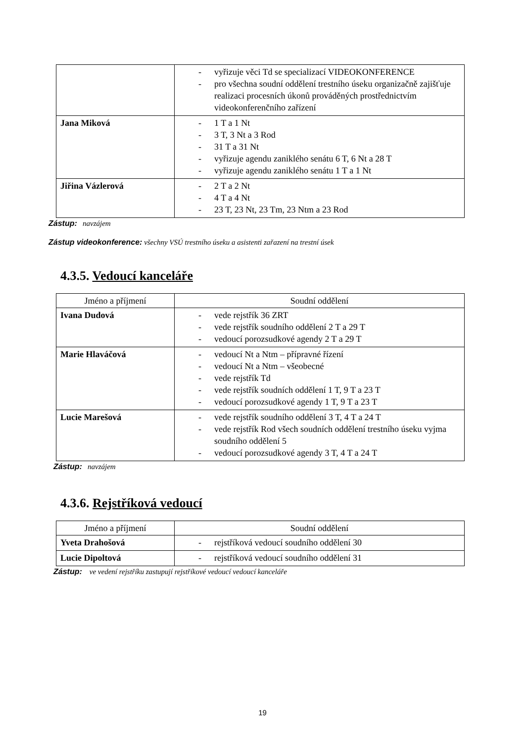| | - vyřizuje věci Td se specializací VIDEOKONFERENCE - pro všechna soudní oddělení trestního úseku organizačně zajišťuje realizaci procesních úkonů prováděných prostřednictvím videokonferenčního zařízení |
| Jana Miková | - 1 T a 1 Nt - 3 T, 3 Nt a 3 Rod - 31 T a 31 Nt - vyřizuje agendu zaniklého senátu 6 T, 6 Nt a 28 T - vyřizuje agendu zaniklého senátu 1 T a 1 Nt |
| Jiřina Vázlerová | - 2 T a 2 Nt - 4 T a 4 Nt - 23 T, 23 Nt, 23 Tm, 23 Ntm a 23 Rod |
Zástup: navzájem
Zástup videokonference: všechny VSÚ trestního úseku a asistenti zařazení na trestní úsek
4.3.5. Vedoucí kanceláře
| Jméno a příjmení | Soudní oddělení |
| Ivana Dudová | - vede rejstřík 36 ZRT - vede rejstřík soudního oddělení 2 T a 29 T - vedoucí porozsudkové agendy 2 T a 29 T |
| Marie Hlaváčová | - vedoucí Nt a Ntm – přípravné řízení - vedoucí Nt a Ntm – všeobecné - vede rejstřík Td - vede rejstřík soudních oddělení 1 T, 9 T a 23 T - vedoucí porozsudkové agendy 1 T, 9 T a 23 T |
| Lucie Marešová | - vede rejstřík soudního oddělení 3 T, 4 T a 24 T - vede rejstřík Rod všech soudních oddělení trestního úseku vyjma soudního oddělení 5 - vedoucí porozsudkové agendy 3 T, 4 T a 24 T |
Zástup: navzájem
4.3.6. Rejstříková vedoucí
| Jméno a příjmení | Soudní oddělení |
| Yveta Drahošová | - rejstříková vedoucí soudního oddělení 30 |
| Lucie Dipoltová | - rejstříková vedoucí soudního oddělení 31 |
Zástup: ve vedení rejstříku zastupují rejstříkové vedoucí vedoucí kanceláře
19